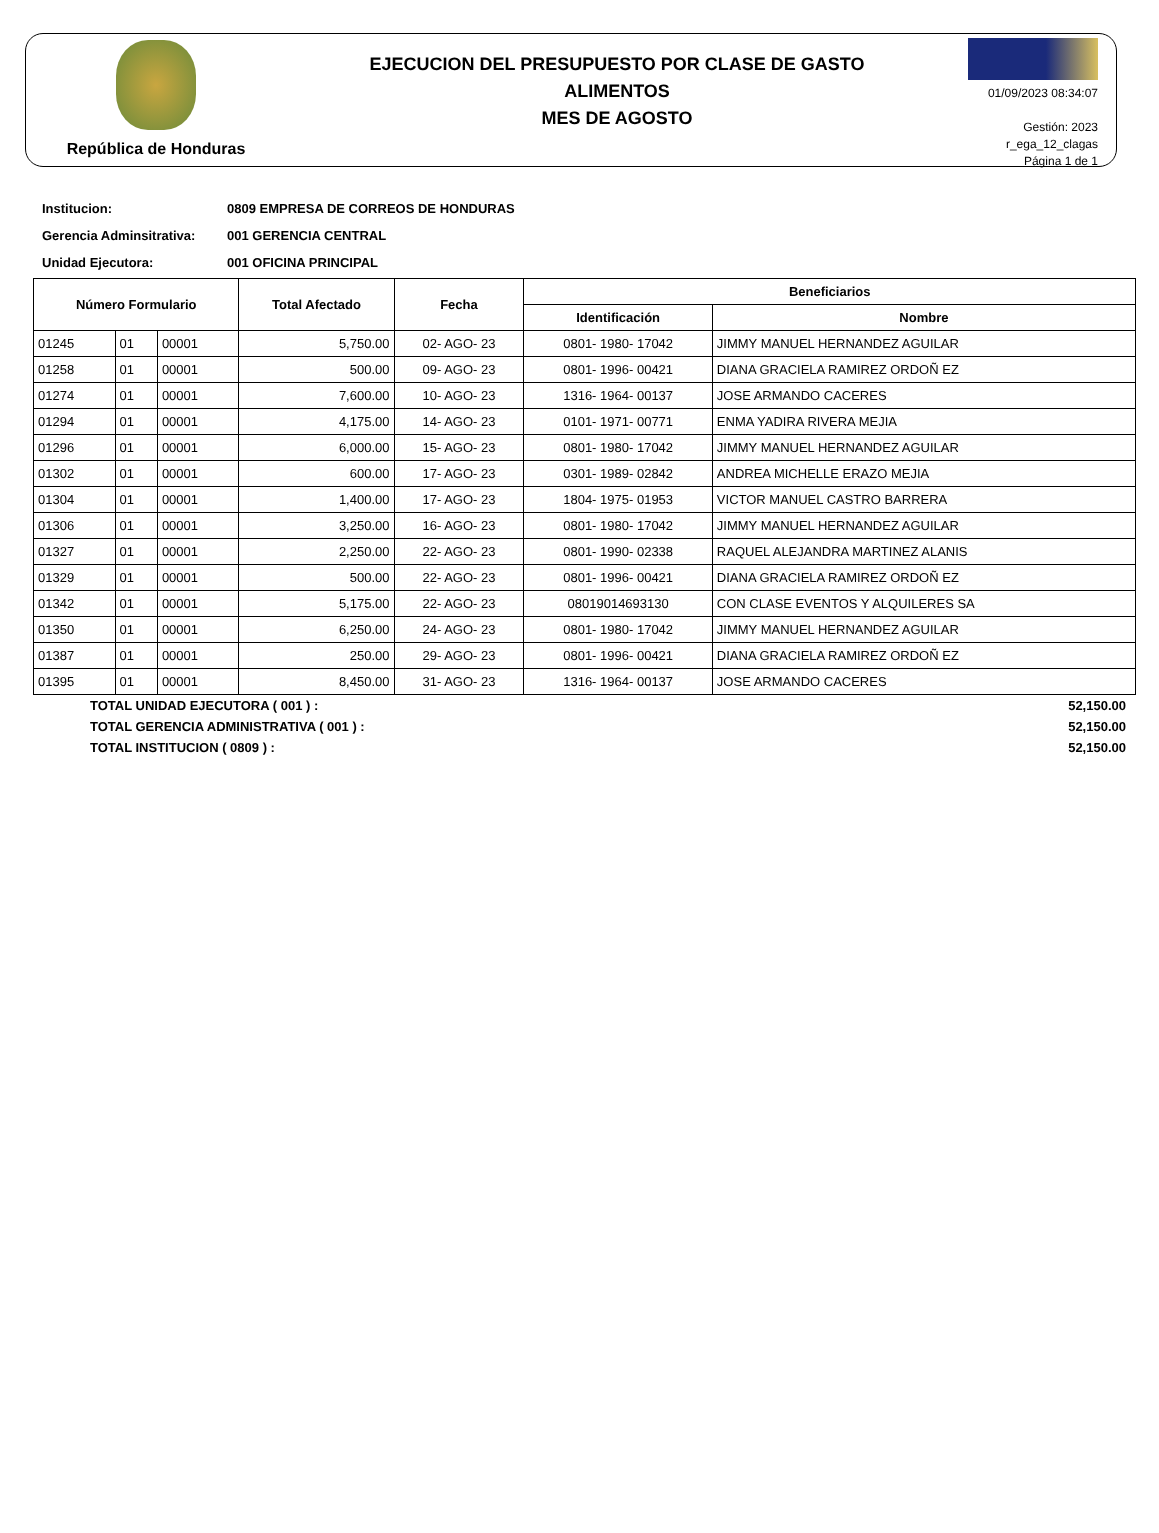República de Honduras
EJECUCION DEL PRESUPUESTO POR CLASE DE GASTO
ALIMENTOS
MES DE AGOSTO
01/09/2023 08:34:07
Gestión: 2023
r_ega_12_clagas
Página 1 de 1
Institucion: 0809 EMPRESA DE CORREOS DE HONDURAS
Gerencia Adminsitrativa: 001 GERENCIA CENTRAL
Unidad Ejecutora: 001 OFICINA PRINCIPAL
| Número Formulario | | | Total Afectado | Fecha | Beneficiarios | |
| --- | --- | --- | --- | --- | --- | --- |
| | | | | | Identificación | Nombre |
| 01245 | 01 | 00001 | 5,750.00 | 02- AGO- 23 | 0801- 1980- 17042 | JIMMY MANUEL HERNANDEZ AGUILAR |
| 01258 | 01 | 00001 | 500.00 | 09- AGO- 23 | 0801- 1996- 00421 | DIANA GRACIELA RAMIREZ ORDOÑ EZ |
| 01274 | 01 | 00001 | 7,600.00 | 10- AGO- 23 | 1316- 1964- 00137 | JOSE ARMANDO CACERES |
| 01294 | 01 | 00001 | 4,175.00 | 14- AGO- 23 | 0101- 1971- 00771 | ENMA YADIRA RIVERA MEJIA |
| 01296 | 01 | 00001 | 6,000.00 | 15- AGO- 23 | 0801- 1980- 17042 | JIMMY MANUEL HERNANDEZ AGUILAR |
| 01302 | 01 | 00001 | 600.00 | 17- AGO- 23 | 0301- 1989- 02842 | ANDREA MICHELLE ERAZO MEJIA |
| 01304 | 01 | 00001 | 1,400.00 | 17- AGO- 23 | 1804- 1975- 01953 | VICTOR MANUEL CASTRO BARRERA |
| 01306 | 01 | 00001 | 3,250.00 | 16- AGO- 23 | 0801- 1980- 17042 | JIMMY MANUEL HERNANDEZ AGUILAR |
| 01327 | 01 | 00001 | 2,250.00 | 22- AGO- 23 | 0801- 1990- 02338 | RAQUEL ALEJANDRA MARTINEZ ALANIS |
| 01329 | 01 | 00001 | 500.00 | 22- AGO- 23 | 0801- 1996- 00421 | DIANA GRACIELA RAMIREZ ORDOÑ EZ |
| 01342 | 01 | 00001 | 5,175.00 | 22- AGO- 23 | 08019014693130 | CON CLASE EVENTOS Y ALQUILERES SA |
| 01350 | 01 | 00001 | 6,250.00 | 24- AGO- 23 | 0801- 1980- 17042 | JIMMY MANUEL HERNANDEZ AGUILAR |
| 01387 | 01 | 00001 | 250.00 | 29- AGO- 23 | 0801- 1996- 00421 | DIANA GRACIELA RAMIREZ ORDOÑ EZ |
| 01395 | 01 | 00001 | 8,450.00 | 31- AGO- 23 | 1316- 1964- 00137 | JOSE ARMANDO CACERES |
TOTAL UNIDAD EJECUTORA ( 001 ) : 52,150.00
TOTAL GERENCIA ADMINISTRATIVA ( 001 ) : 52,150.00
TOTAL INSTITUCION ( 0809 ) : 52,150.00